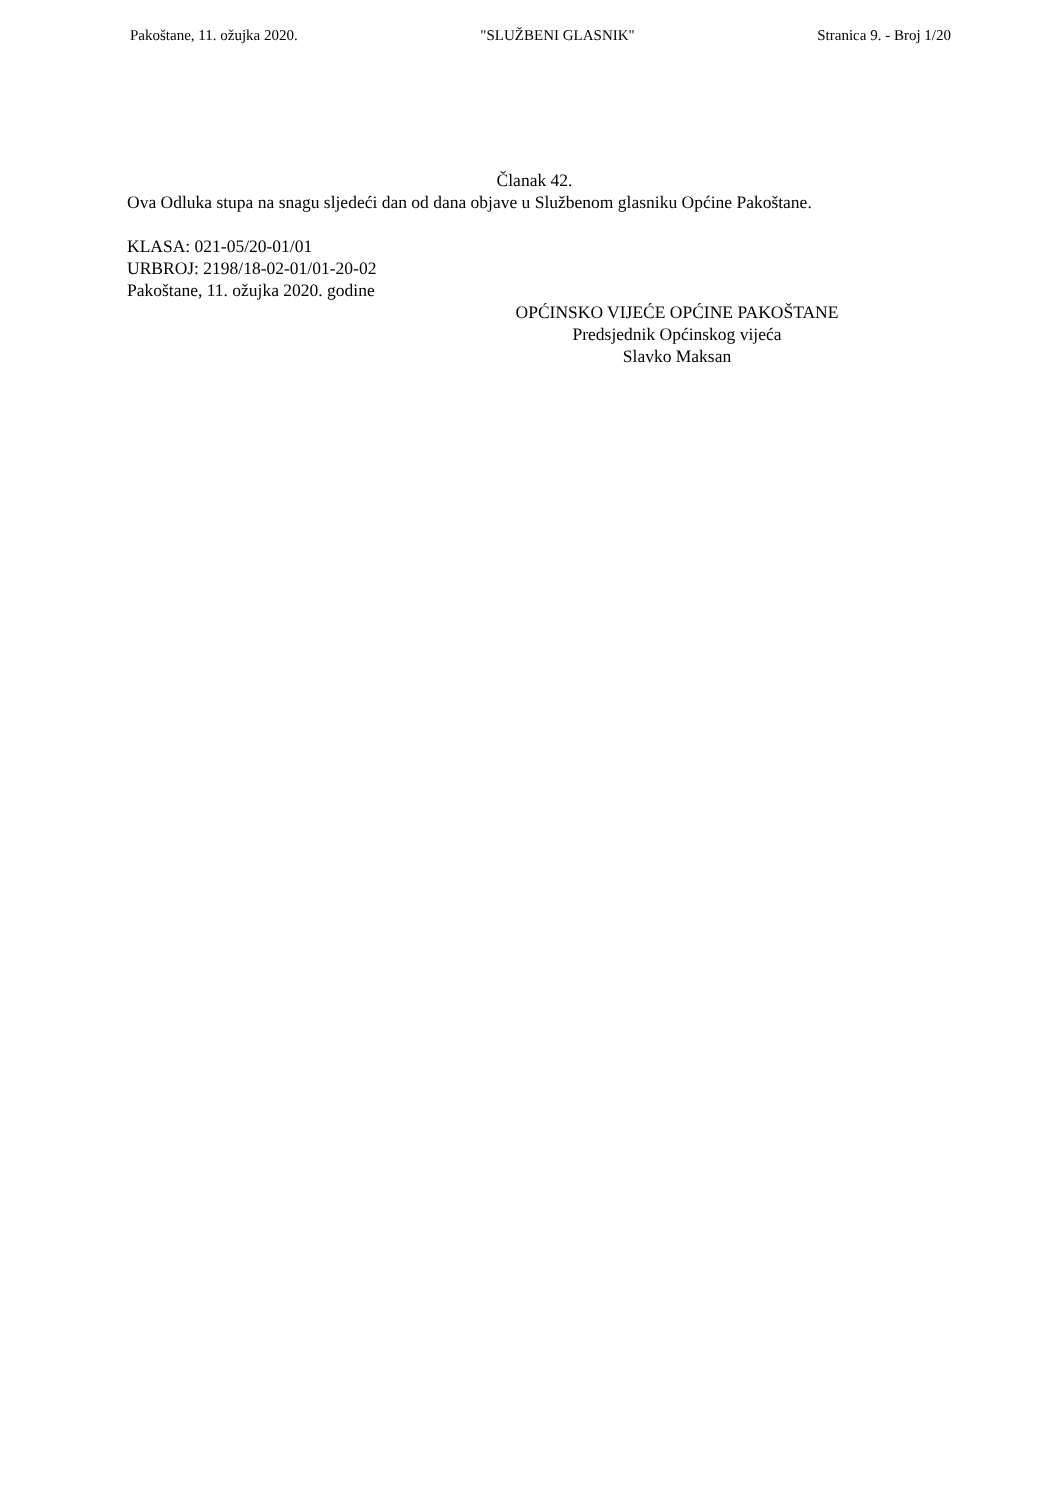Pakoštane, 11. ožujka 2020. "SLUŽBENI GLASNIK" Stranica 9. - Broj 1/20
Članak 42.
Ova Odluka stupa na snagu sljedeći dan od dana objave u Službenom glasniku Općine Pakoštane.
KLASA: 021-05/20-01/01
URBROJ: 2198/18-02-01/01-20-02
Pakoštane, 11. ožujka 2020. godine
OPĆINSKO VIJEĆE OPĆINE PAKOŠTANE
Predsjednik Općinskog vijeća
Slavko Maksan